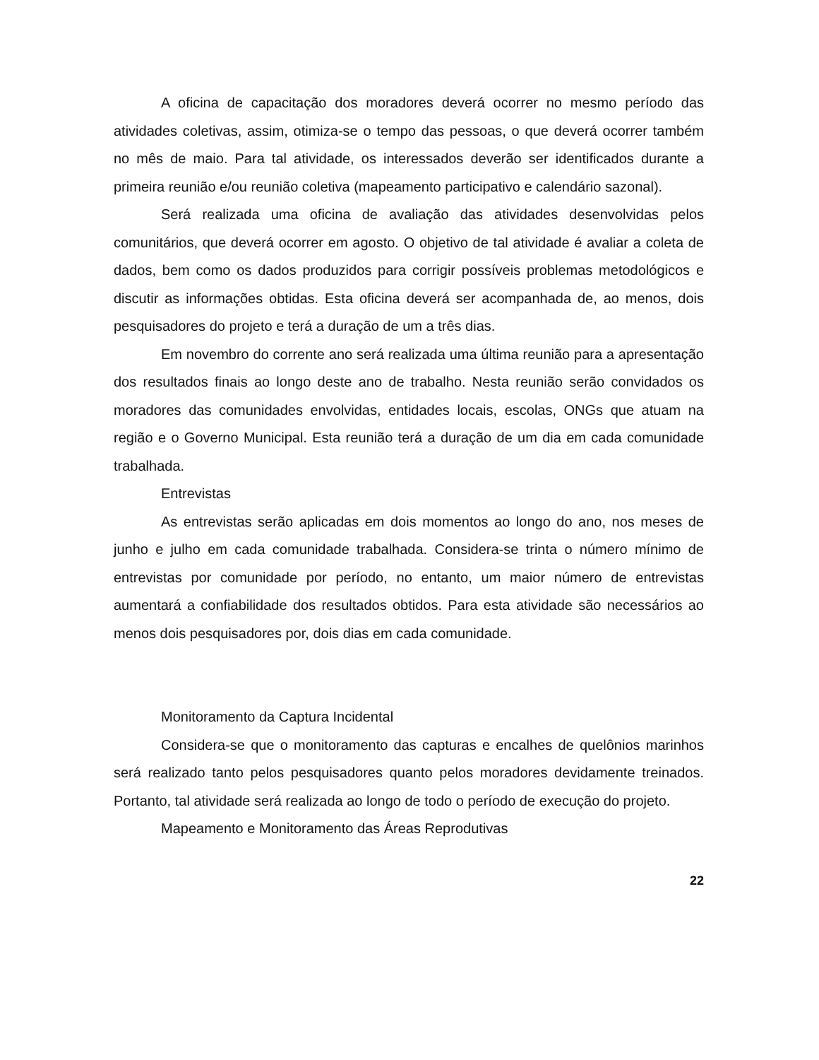A oficina de capacitação dos moradores deverá ocorrer no mesmo período das atividades coletivas, assim, otimiza-se o tempo das pessoas, o que deverá ocorrer também no mês de maio. Para tal atividade, os interessados deverão ser identificados durante a primeira reunião e/ou reunião coletiva (mapeamento participativo e calendário sazonal).
Será realizada uma oficina de avaliação das atividades desenvolvidas pelos comunitários, que deverá ocorrer em agosto. O objetivo de tal atividade é avaliar a coleta de dados, bem como os dados produzidos para corrigir possíveis problemas metodológicos e discutir as informações obtidas. Esta oficina deverá ser acompanhada de, ao menos, dois pesquisadores do projeto e terá a duração de um a três dias.
Em novembro do corrente ano será realizada uma última reunião para a apresentação dos resultados finais ao longo deste ano de trabalho. Nesta reunião serão convidados os moradores das comunidades envolvidas, entidades locais, escolas, ONGs que atuam na região e o Governo Municipal. Esta reunião terá a duração de um dia em cada comunidade trabalhada.
Entrevistas
As entrevistas serão aplicadas em dois momentos ao longo do ano, nos meses de junho e julho em cada comunidade trabalhada. Considera-se trinta o número mínimo de entrevistas por comunidade por período, no entanto, um maior número de entrevistas aumentará a confiabilidade dos resultados obtidos. Para esta atividade são necessários ao menos dois pesquisadores por, dois dias em cada comunidade.
Monitoramento da Captura Incidental
Considera-se que o monitoramento das capturas e encalhes de quelônios marinhos será realizado tanto pelos pesquisadores quanto pelos moradores devidamente treinados. Portanto, tal atividade será realizada ao longo de todo o período de execução do projeto.
Mapeamento e Monitoramento das Áreas Reprodutivas
22